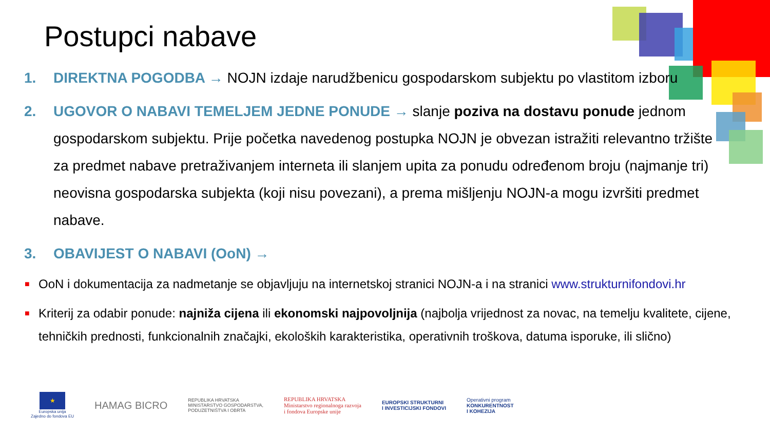Postupci nabave
1. DIREKTNA POGODBA → NOJN izdaje narudžbenicu gospodarskom subjektu po vlastitom izboru
2. UGOVOR O NABAVI TEMELJEM JEDNE PONUDE → slanje poziva na dostavu ponude jednom gospodarskom subjektu. Prije početka navedenog postupka NOJN je obvezan istražiti relevantno tržište za predmet nabave pretraživanjem interneta ili slanjem upita za ponudu određenom broju (najmanje tri) neovisna gospodarska subjekta (koji nisu povezani), a prema mišljenju NOJN-a mogu izvršiti predmet nabave.
3. OBAVIJEST O NABAVI (OoN) →
■ OoN i dokumentacija za nadmetanje se objavljuju na internetskoj stranici NOJN-a i na stranici www.strukturnifondovi.hr
■ Kriterij za odabir ponude: najniža cijena ili ekonomski najpovoljnija (najbolja vrijednost za novac, na temelju kvalitete, cijene, tehničkih prednosti, funkcionalnih značajki, ekoloških karakteristika, operativnih troškova, datuma isporuke, ili slično)
★
Europska unija
Zajedno do fondova EU
HAMAG BICRO
REPUBLIKA HRVATSKA
MINISTARSTVO GOSPODARSTVA,
PODUZETNIŠTVA I OBRTA
REPUBLIKA HRVATSKA
Ministarstvo regionalnoga razvoja
i fondova Europske unije
EUROPSKI STRUKTURNI
I INVESTICIJSKI FONDOVI
Operativni program
KONKURENTNOST
I KOHEZIJA